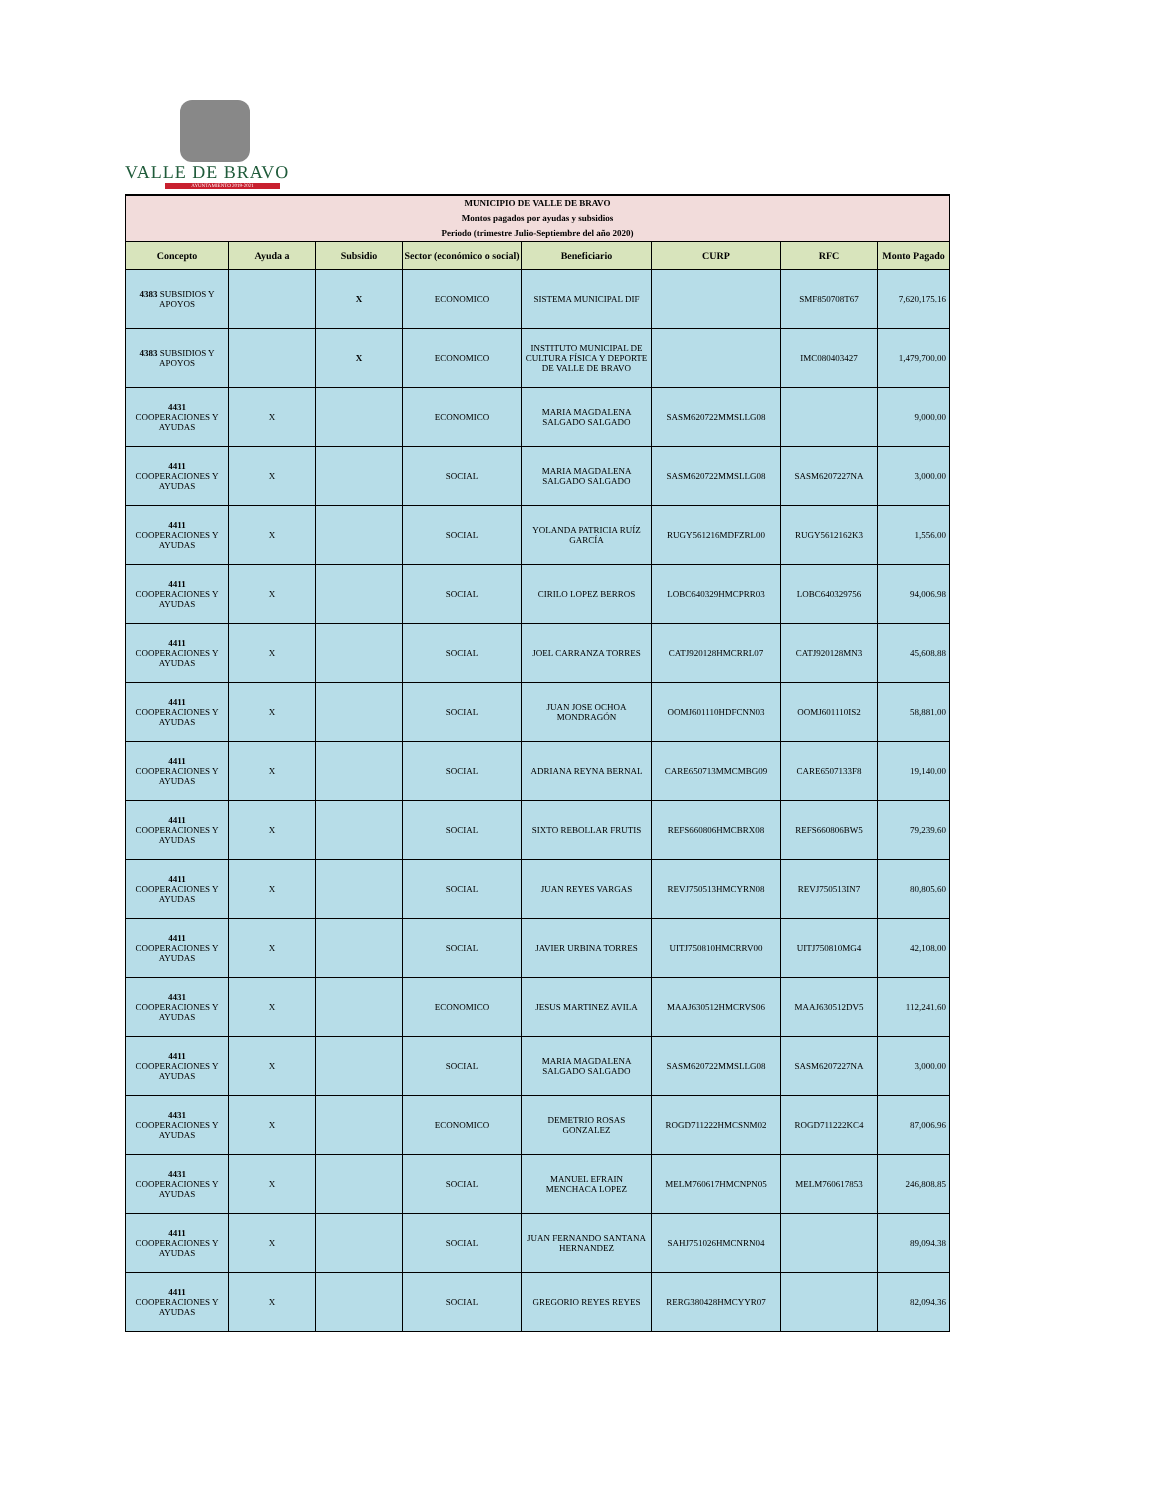VALLE DE BRAVO
AYUNTAMIENTO 2019-2021
| MUNICIPIO DE VALLE DE BRAVO Montos pagados por ayudas y subsidios Periodo (trimestre Julio-Septiembre del año 2020) | | | | | | | |
| --- | --- | --- | --- | --- | --- | --- | --- |
| Concepto | Ayuda a | Subsidio | Sector (económico o social) | Beneficiario | CURP | RFC | Monto Pagado |
| 4383 SUBSIDIOS Y APOYOS | | X | ECONOMICO | SISTEMA MUNICIPAL DIF | | SMF850708T67 | 7,620,175.16 |
| 4383 SUBSIDIOS Y APOYOS | | X | ECONOMICO | INSTITUTO MUNICIPAL DE CULTURA FÍSICA Y DEPORTE DE VALLE DE BRAVO | | IMC080403427 | 1,479,700.00 |
| 4431 COOPERACIONES Y AYUDAS | X | | ECONOMICO | MARIA MAGDALENA SALGADO SALGADO | SASM620722MMSLLG08 | | 9,000.00 |
| 4411 COOPERACIONES Y AYUDAS | X | | SOCIAL | MARIA MAGDALENA SALGADO SALGADO | SASM620722MMSLLG08 | SASM6207227NA | 3,000.00 |
| 4411 COOPERACIONES Y AYUDAS | X | | SOCIAL | YOLANDA PATRICIA RUÍZ GARCÍA | RUGY561216MDFZRL00 | RUGY5612162K3 | 1,556.00 |
| 4411 COOPERACIONES Y AYUDAS | X | | SOCIAL | CIRILO LOPEZ BERROS | LOBC640329HMCPRR03 | LOBC640329756 | 94,006.98 |
| 4411 COOPERACIONES Y AYUDAS | X | | SOCIAL | JOEL CARRANZA TORRES | CATJ920128HMCRRL07 | CATJ920128MN3 | 45,608.88 |
| 4411 COOPERACIONES Y AYUDAS | X | | SOCIAL | JUAN JOSE OCHOA MONDRAGÓN | OOMJ601110HDFCNN03 | OOMJ601110IS2 | 58,881.00 |
| 4411 COOPERACIONES Y AYUDAS | X | | SOCIAL | ADRIANA REYNA BERNAL | CARE650713MMCMBG09 | CARE6507133F8 | 19,140.00 |
| 4411 COOPERACIONES Y AYUDAS | X | | SOCIAL | SIXTO REBOLLAR FRUTIS | REFS660806HMCBRX08 | REFS660806BW5 | 79,239.60 |
| 4411 COOPERACIONES Y AYUDAS | X | | SOCIAL | JUAN REYES VARGAS | REVJ750513HMCYRN08 | REVJ750513IN7 | 80,805.60 |
| 4411 COOPERACIONES Y AYUDAS | X | | SOCIAL | JAVIER URBINA TORRES | UITJ750810HMCRRV00 | UITJ750810MG4 | 42,108.00 |
| 4431 COOPERACIONES Y AYUDAS | X | | ECONOMICO | JESUS MARTINEZ AVILA | MAAJ630512HMCRVS06 | MAAJ630512DV5 | 112,241.60 |
| 4411 COOPERACIONES Y AYUDAS | X | | SOCIAL | MARIA MAGDALENA SALGADO SALGADO | SASM620722MMSLLG08 | SASM6207227NA | 3,000.00 |
| 4431 COOPERACIONES Y AYUDAS | X | | ECONOMICO | DEMETRIO ROSAS GONZALEZ | ROGD711222HMCSNM02 | ROGD711222KC4 | 87,006.96 |
| 4431 COOPERACIONES Y AYUDAS | X | | SOCIAL | MANUEL EFRAIN MENCHACA LOPEZ | MELM760617HMCNPN05 | MELM760617853 | 246,808.85 |
| 4411 COOPERACIONES Y AYUDAS | X | | SOCIAL | JUAN FERNANDO SANTANA HERNANDEZ | SAHJ751026HMCNRN04 | | 89,094.38 |
| 4411 COOPERACIONES Y AYUDAS | X | | SOCIAL | GREGORIO REYES REYES | RERG380428HMCYYR07 | | 82,094.36 |